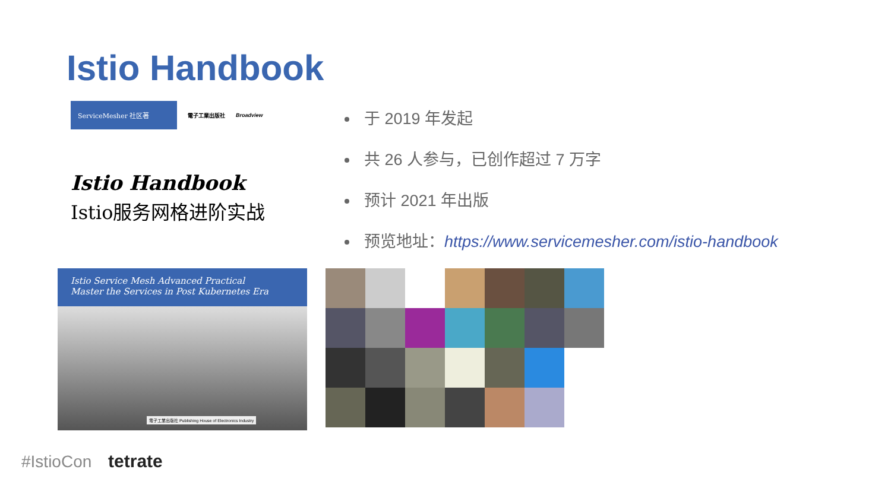Istio Handbook
ServiceMesher 社区著
電子工業出版社 Broadview
Istio Handbook
Istio服务网格进阶实战
Istio Service Mesh Advanced Practical
Master the Services in Post Kubernetes Era
電子工業出版社 Publishing House of Electronics Industry
于 2019 年发起
共 26 人参与，已创作超过 7 万字
预计 2021 年出版
预览地址：https://www.servicemesher.com/istio-handbook
#IstioCon tetrate